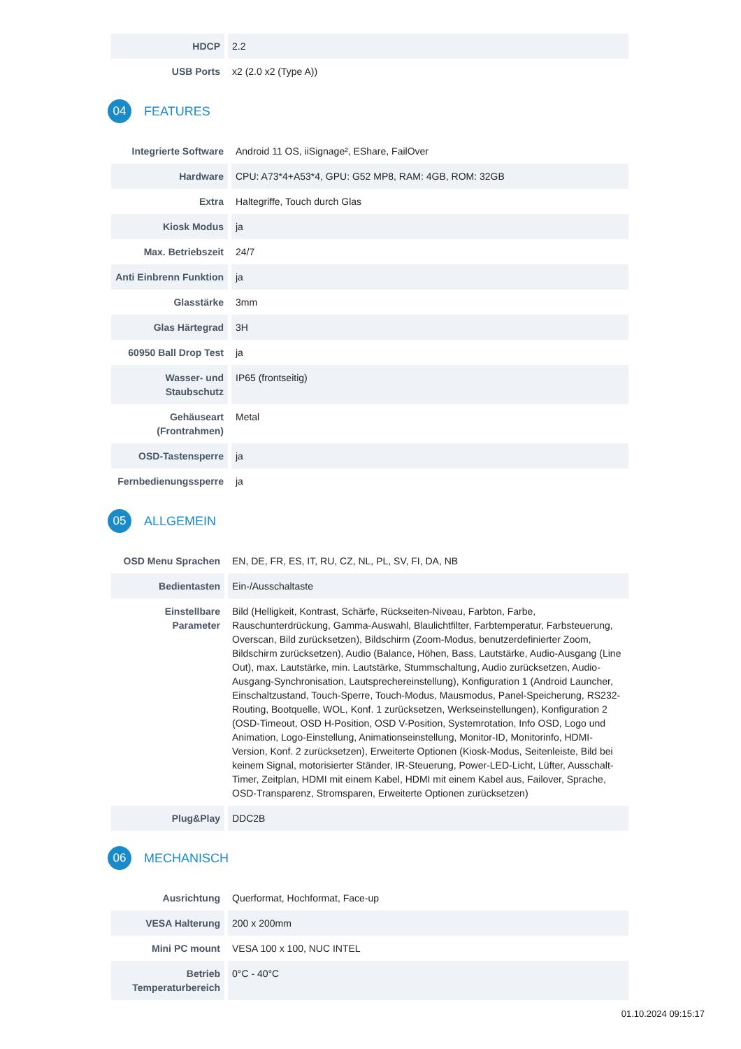| HDCP | 2.2 |
| USB Ports | x2 (2.0 x2 (Type A)) |
04
FEATURES
| Integrierte Software | Android 11 OS, iiSignage², EShare, FailOver |
| Hardware | CPU: A73*4+A53*4, GPU: G52 MP8, RAM: 4GB, ROM: 32GB |
| Extra | Haltegriffe, Touch durch Glas |
| Kiosk Modus | ja |
| Max. Betriebszeit | 24/7 |
| Anti Einbrenn Funktion | ja |
| Glasstärke | 3mm |
| Glas Härtegrad | 3H |
| 60950 Ball Drop Test | ja |
| Wasser- und Staubschutz | IP65 (frontseitig) |
| Gehäuseart (Frontrahmen) | Metal |
| OSD-Tastensperre | ja |
| Fernbedienungssperre | ja |
05
ALLGEMEIN
| OSD Menu Sprachen | EN, DE, FR, ES, IT, RU, CZ, NL, PL, SV, FI, DA, NB |
| Bedientasten | Ein-/Ausschaltaste |
| Einstellbare Parameter | Bild (Helligkeit, Kontrast, Schärfe, Rückseiten-Niveau, Farbton, Farbe, Rauschunterdrückung, Gamma-Auswahl, Blaulichtfilter, Farbtemperatur, Farbsteuerung, Overscan, Bild zurücksetzen), Bildschirm (Zoom-Modus, benutzerdefinierter Zoom, Bildschirm zurücksetzen), Audio (Balance, Höhen, Bass, Lautstärke, Audio-Ausgang (Line Out), max. Lautstärke, min. Lautstärke, Stummschaltung, Audio zurücksetzen, Audio-Ausgang-Synchronisation, Lautsprechereinstellung), Konfiguration 1 (Android Launcher, Einschaltzustand, Touch-Sperre, Touch-Modus, Mausmodus, Panel-Speicherung, RS232-Routing, Bootquelle, WOL, Konf. 1 zurücksetzen, Werkseinstellungen), Konfiguration 2 (OSD-Timeout, OSD H-Position, OSD V-Position, Systemrotation, Info OSD, Logo und Animation, Logo-Einstellung, Animationseinstellung, Monitor-ID, Monitorinfo, HDMI-Version, Konf. 2 zurücksetzen), Erweiterte Optionen (Kiosk-Modus, Seitenleiste, Bild bei keinem Signal, motorisierter Ständer, IR-Steuerung, Power-LED-Licht, Lüfter, Ausschalt-Timer, Zeitplan, HDMI mit einem Kabel, HDMI mit einem Kabel aus, Failover, Sprache, OSD-Transparenz, Stromsparen, Erweiterte Optionen zurücksetzen) |
| Plug&Play | DDC2B |
06
MECHANISCH
| Ausrichtung | Querformat, Hochformat, Face-up |
| VESA Halterung | 200 x 200mm |
| Mini PC mount | VESA 100 x 100, NUC INTEL |
| Betrieb Temperaturbereich | 0°C - 40°C |
01.10.2024 09:15:17